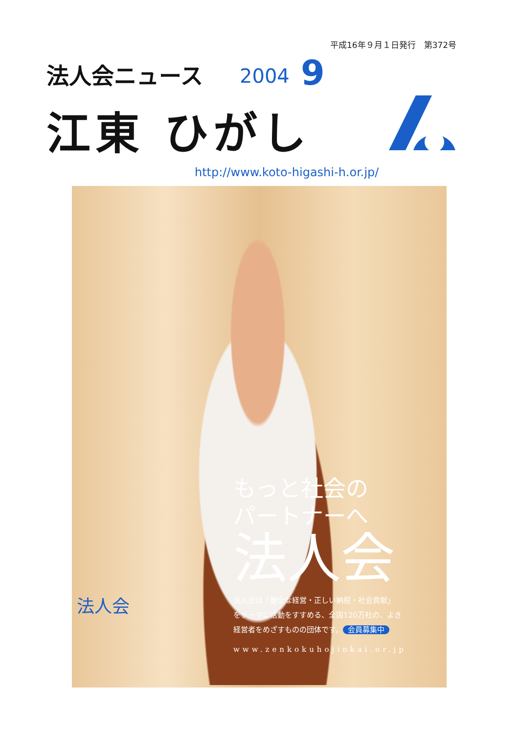平成16年９月１日発行　第372号
法人会ニュース 2004 9
江東 ひがし
http://www.koto-higashi-h.or.jp/
もっと社会の
パートナーへ
法人会
法人会は「健全な経営・正しい納税・社会貢献」
をテーマに活動をすすめる、全国120万社の、よき
経営者をめざすものの団体です。 会員募集中
www.zenkokuhojinkai.or.jp
法人会